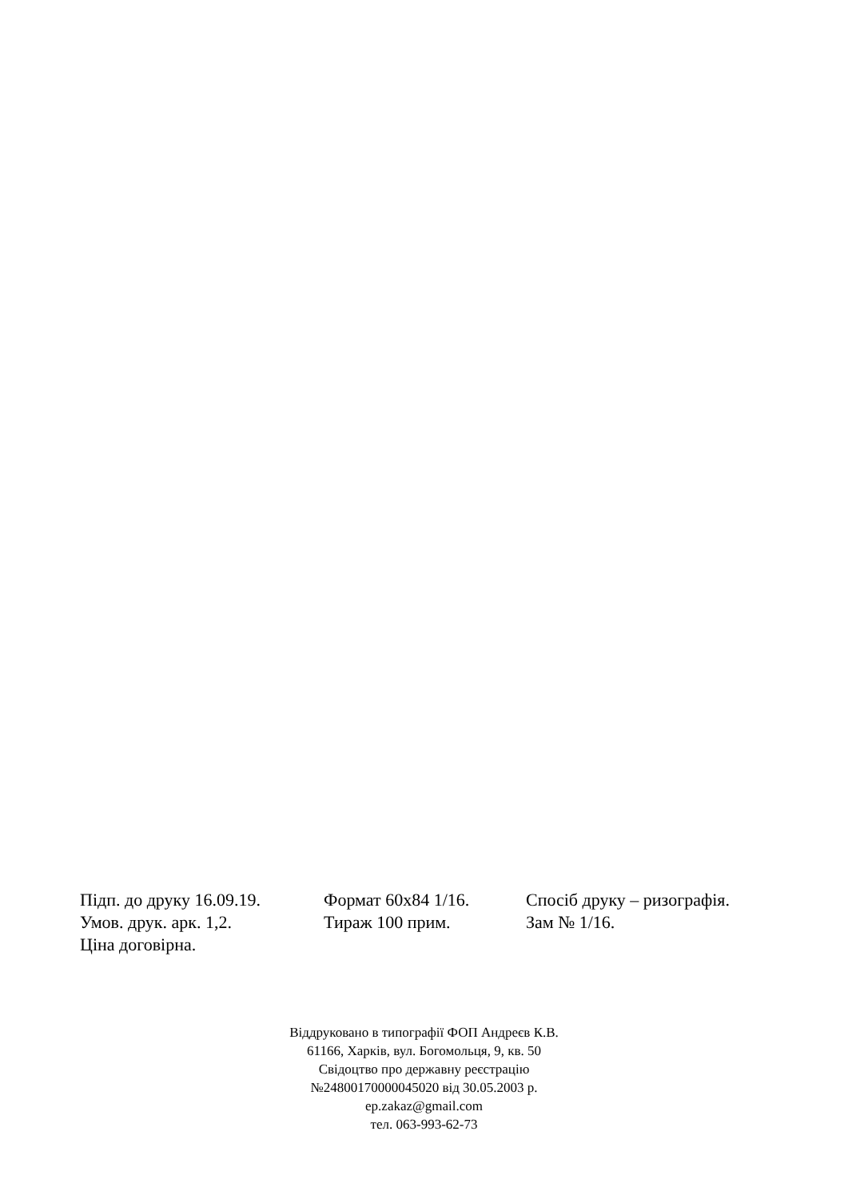Підп. до друку 16.09.19. Формат 60х84 1/16. Спосіб друку – ризографія.
Умов. друк. арк. 1,2. Тираж 100 прим. Зам № 1/16.
Ціна договірна.
Віддруковано в типографії ФОП Андреєв К.В.
61166, Харків, вул. Богомольця, 9, кв. 50
Свідоцтво про державну реєстрацію
№24800170000045020 від 30.05.2003 р.
ep.zakaz@gmail.com
тел. 063-993-62-73